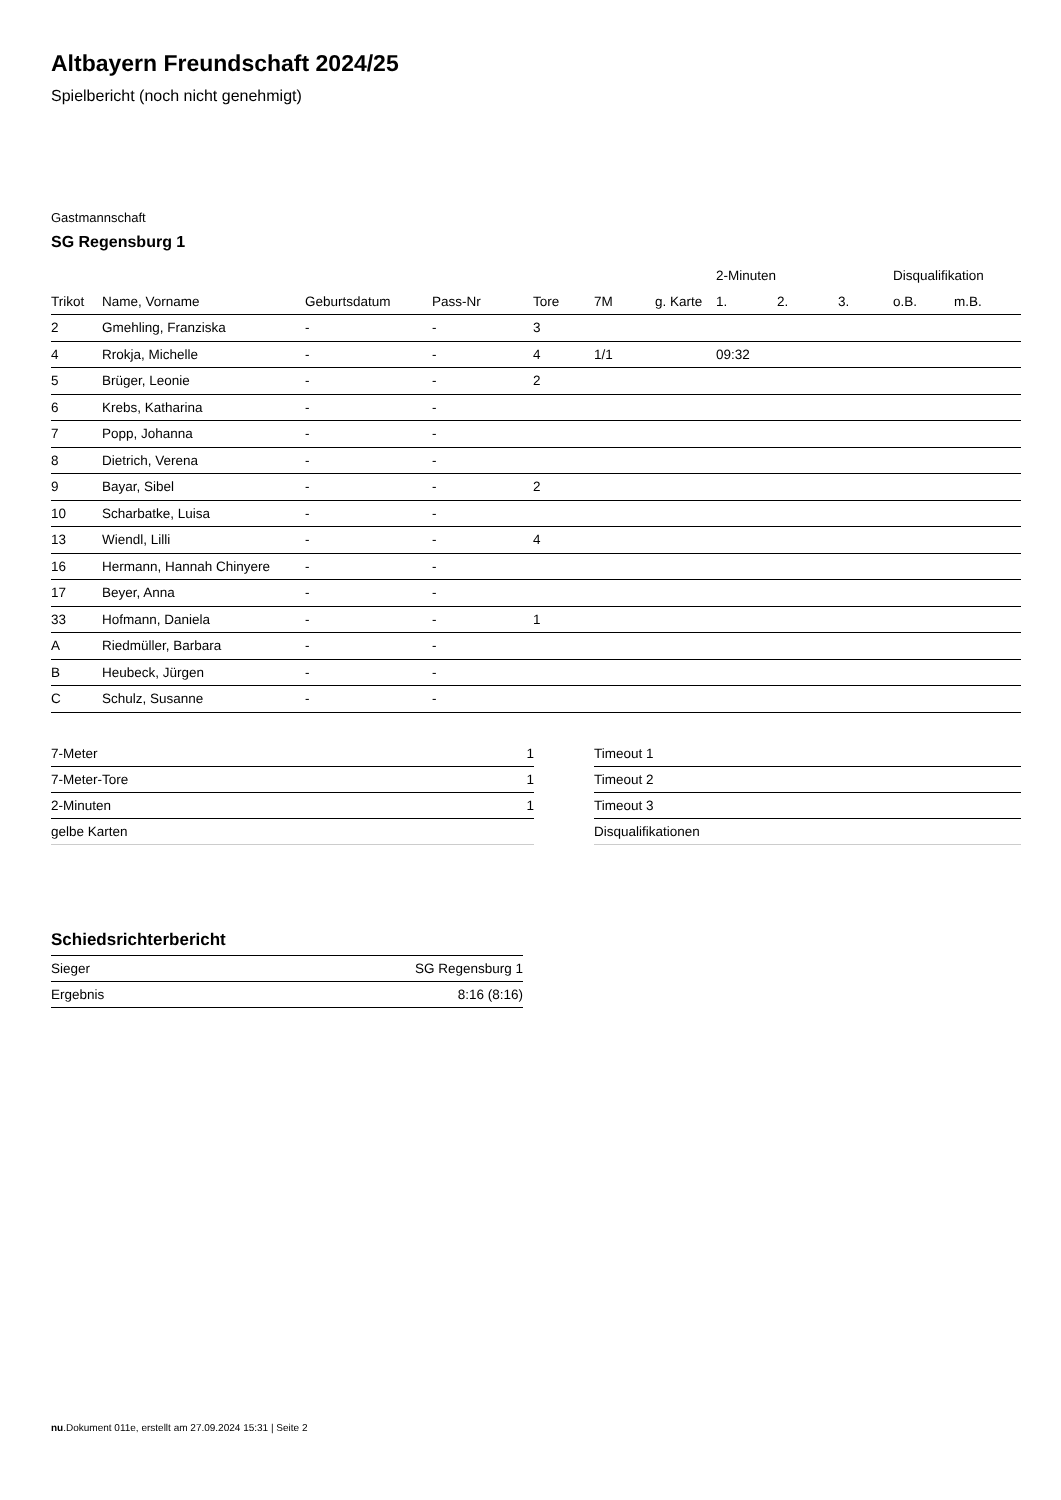Altbayern Freundschaft 2024/25
Spielbericht (noch nicht genehmigt)
Gastmannschaft
SG Regensburg 1
| | | | | | | | 2-Minuten | | | Disqualifikation | |
| --- | --- | --- | --- | --- | --- | --- | --- | --- | --- | --- | --- |
| Trikot | Name, Vorname | Geburtsdatum | Pass-Nr | Tore | 7M | g. Karte | 1. | 2. | 3. | o.B. | m.B. |
| 2 | Gmehling, Franziska | - | - | 3 | | | | | | | |
| 4 | Rrokja, Michelle | - | - | 4 | 1/1 | | 09:32 | | | | |
| 5 | Brüger, Leonie | - | - | 2 | | | | | | | |
| 6 | Krebs, Katharina | - | - | | | | | | | | |
| 7 | Popp, Johanna | - | - | | | | | | | | |
| 8 | Dietrich, Verena | - | - | | | | | | | | |
| 9 | Bayar, Sibel | - | - | 2 | | | | | | | |
| 10 | Scharbatke, Luisa | - | - | | | | | | | | |
| 13 | Wiendl, Lilli | - | - | 4 | | | | | | | |
| 16 | Hermann, Hannah Chinyere | - | - | | | | | | | | |
| 17 | Beyer, Anna | - | - | | | | | | | | |
| 33 | Hofmann, Daniela | - | - | 1 | | | | | | | |
| A | Riedmüller, Barbara | - | - | | | | | | | | |
| B | Heubeck, Jürgen | - | - | | | | | | | | |
| C | Schulz, Susanne | - | - | | | | | | | | |
| 7-Meter | 1 |
| 7-Meter-Tore | 1 |
| 2-Minuten | 1 |
| gelbe Karten | |
| Timeout 1 |
| Timeout 2 |
| Timeout 3 |
| Disqualifikationen |
Schiedsrichterbericht
| Sieger | SG Regensburg 1 |
| Ergebnis | 8:16 (8:16) |
nu.Dokument 011e, erstellt am 27.09.2024 15:31 | Seite 2